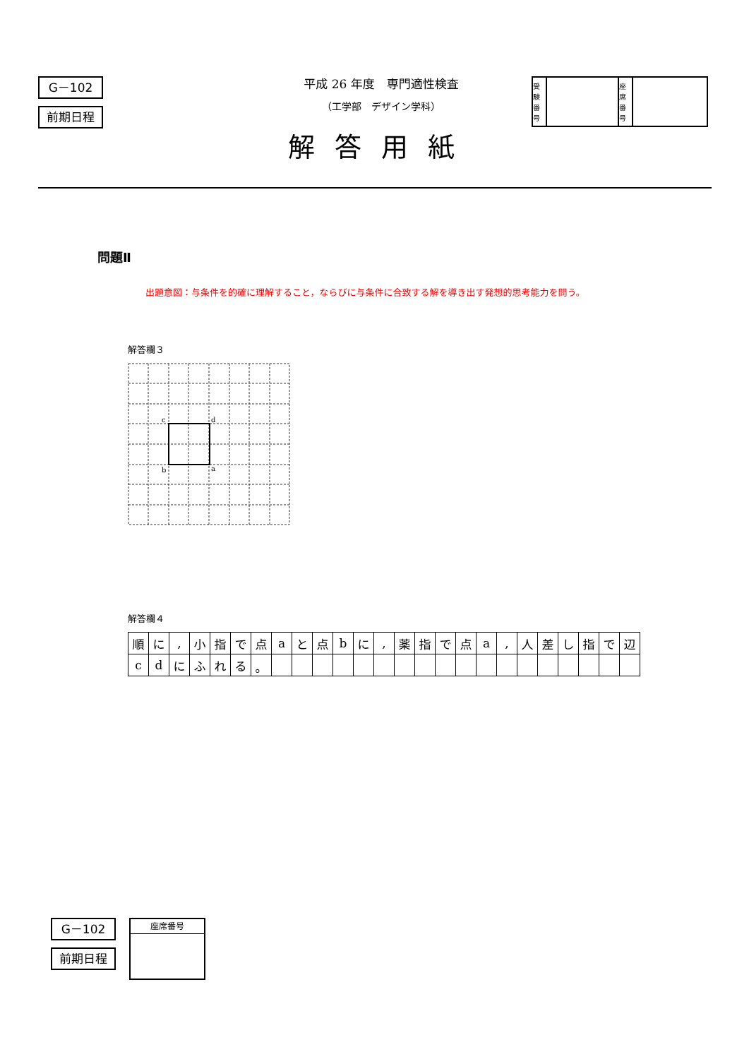G－102
前期日程
平成 26 年度　専門適性検査
（工学部　デザイン学科）
解答用紙
| 受 験 番 号 | | 座 席 番 号 | |
問題Ⅱ
出題意図：与条件を的確に理解すること，ならびに与条件に合致する解を導き出す発想的思考能力を問う。
解答欄３
c
d
b
a
解答欄４
| 順 | に | , | 小 | 指 | で | 点 | a | と | 点 | b | に | , | 薬 | 指 | で | 点 | a | , | 人 | 差 | し | 指 | で | 辺 |
| c | d | に | ふ | れ | る | 。 | | | | | | | | | | | | | | | | | | |
G－102
前期日程
座席番号